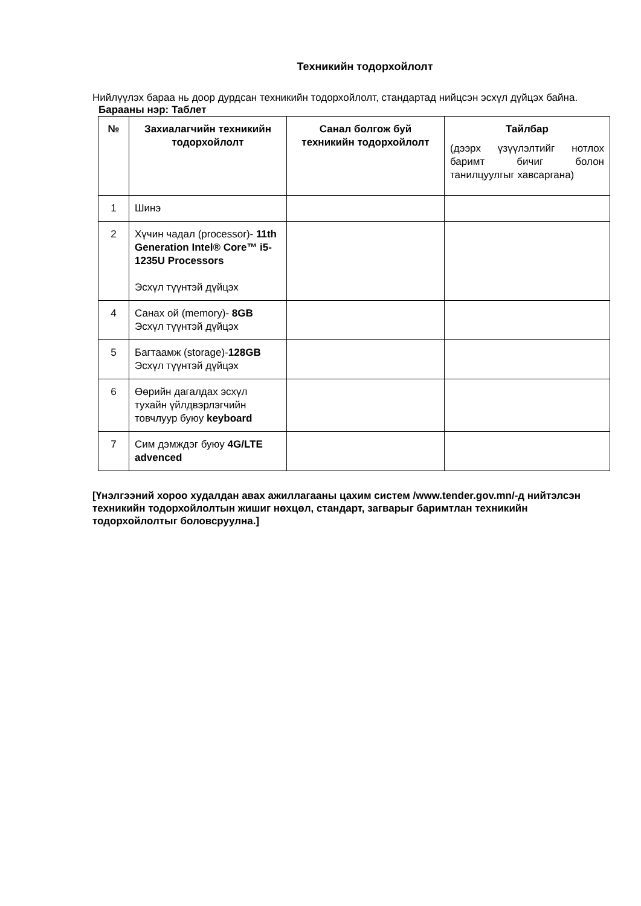Техникийн тодорхойлолт
Нийлүүлэх бараа нь доор дурдсан техникийн тодорхойлолт, стандартад нийцсэн эсхүл дүйцэх байна.
Барааны нэр: Таблет
| № | Захиалагчийн техникийн тодорхойлолт | Санал болгож буй техникийн тодорхойлолт | Тайлбар (дээрх үзүүлэлтийг нотлох баримт бичиг болон танилцуулгыг хавсаргана) |
| --- | --- | --- | --- |
| 1 | Шинэ | | |
| 2 | Хүчин чадал (processor)- 11th Generation Intel® Core™ i5-1235U Processors Эсхүл түүнтэй дүйцэх | | |
| 4 | Санах ой (memory)- 8GB Эсхүл түүнтэй дүйцэх | | |
| 5 | Багтаамж (storage)- 128GB Эсхүл түүнтэй дүйцэх | | |
| 6 | Өөрийн дагалдах эсхүл тухайн үйлдвэрлэгчийн товчлуур буюу keyboard | | |
| 7 | Сим дэмждэг буюу 4G/LTE advenced | | |
[Үнэлгээний хороо худалдан авах ажиллагааны цахим систем /www.tender.gov.mn/-д нийтэлсэн техникийн тодорхойлолтын жишиг нөхцөл, стандарт, загварыг баримтлан техникийн тодорхойлолтыг боловсруулна.]